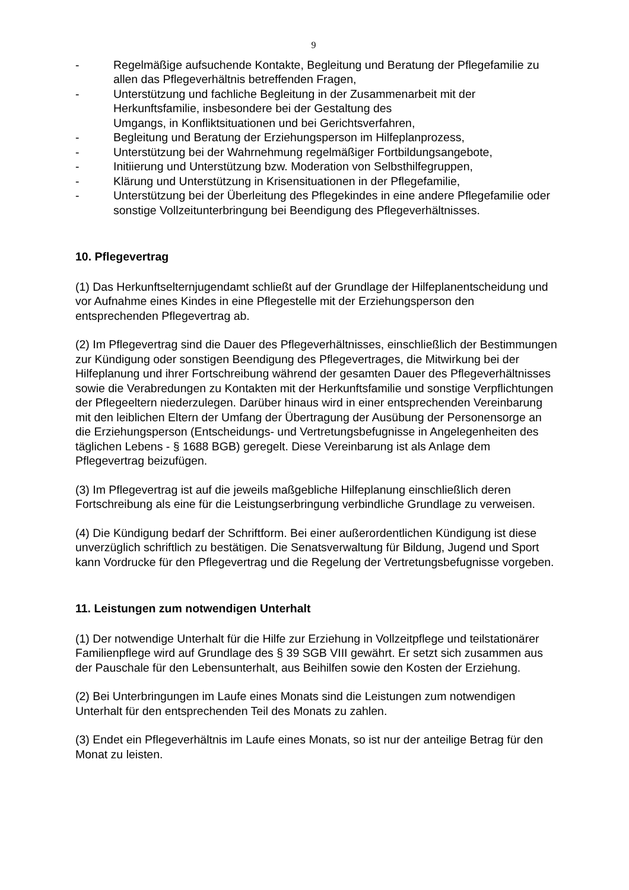9
- Regelmäßige aufsuchende Kontakte, Begleitung und Beratung der Pflegefamilie zu allen das Pflegeverhältnis betreffenden Fragen,
- Unterstützung und fachliche Begleitung in der Zusammenarbeit mit der Herkunftsfamilie, insbesondere bei der Gestaltung des
Umgangs, in Konfliktsituationen und bei Gerichtsverfahren,
- Begleitung und Beratung der Erziehungsperson im Hilfeplanprozess,
- Unterstützung bei der Wahrnehmung regelmäßiger Fortbildungsangebote,
- Initiierung und Unterstützung bzw. Moderation von Selbsthilfegruppen,
- Klärung und Unterstützung in Krisensituationen in der Pflegefamilie,
- Unterstützung bei der Überleitung des Pflegekindes in eine andere Pflegefamilie oder sonstige Vollzeitunterbringung bei Beendigung des Pflegeverhältnisses.
10. Pflegevertrag
(1) Das Herkunftselternjugendamt schließt auf der Grundlage der Hilfeplanentscheidung und vor Aufnahme eines Kindes in eine Pflegestelle mit der Erziehungsperson den entsprechenden Pflegevertrag ab.
(2) Im Pflegevertrag sind die Dauer des Pflegeverhältnisses, einschließlich der Bestimmungen zur Kündigung oder sonstigen Beendigung des Pflegevertrages, die Mitwirkung bei der Hilfeplanung und ihrer Fortschreibung während der gesamten Dauer des Pflegeverhältnisses sowie die Verabredungen zu Kontakten mit der Herkunftsfamilie und sonstige Verpflichtungen der Pflegeeltern niederzulegen. Darüber hinaus wird in einer entsprechenden Vereinbarung mit den leiblichen Eltern der Umfang der Übertragung der Ausübung der Personensorge an die Erziehungsperson (Entscheidungs- und Vertretungsbefugnisse in Angelegenheiten des täglichen Lebens - § 1688 BGB) geregelt. Diese Vereinbarung ist als Anlage dem Pflegevertrag beizufügen.
(3) Im Pflegevertrag ist auf die jeweils maßgebliche Hilfeplanung einschließlich deren Fortschreibung als eine für die Leistungserbringung verbindliche Grundlage zu verweisen.
(4) Die Kündigung bedarf der Schriftform. Bei einer außerordentlichen Kündigung ist diese unverzüglich schriftlich zu bestätigen. Die Senatsverwaltung für Bildung, Jugend und Sport kann Vordrucke für den Pflegevertrag und die Regelung der Vertretungsbefugnisse vorgeben.
11. Leistungen zum notwendigen Unterhalt
(1) Der notwendige Unterhalt für die Hilfe zur Erziehung in Vollzeitpflege und teilstationärer Familienpflege wird auf Grundlage des § 39 SGB VIII gewährt. Er setzt sich zusammen aus der Pauschale für den Lebensunterhalt, aus Beihilfen sowie den Kosten der Erziehung.
(2) Bei Unterbringungen im Laufe eines Monats sind die Leistungen zum notwendigen Unterhalt für den entsprechenden Teil des Monats zu zahlen.
(3) Endet ein Pflegeverhältnis im Laufe eines Monats, so ist nur der anteilige Betrag für den Monat zu leisten.